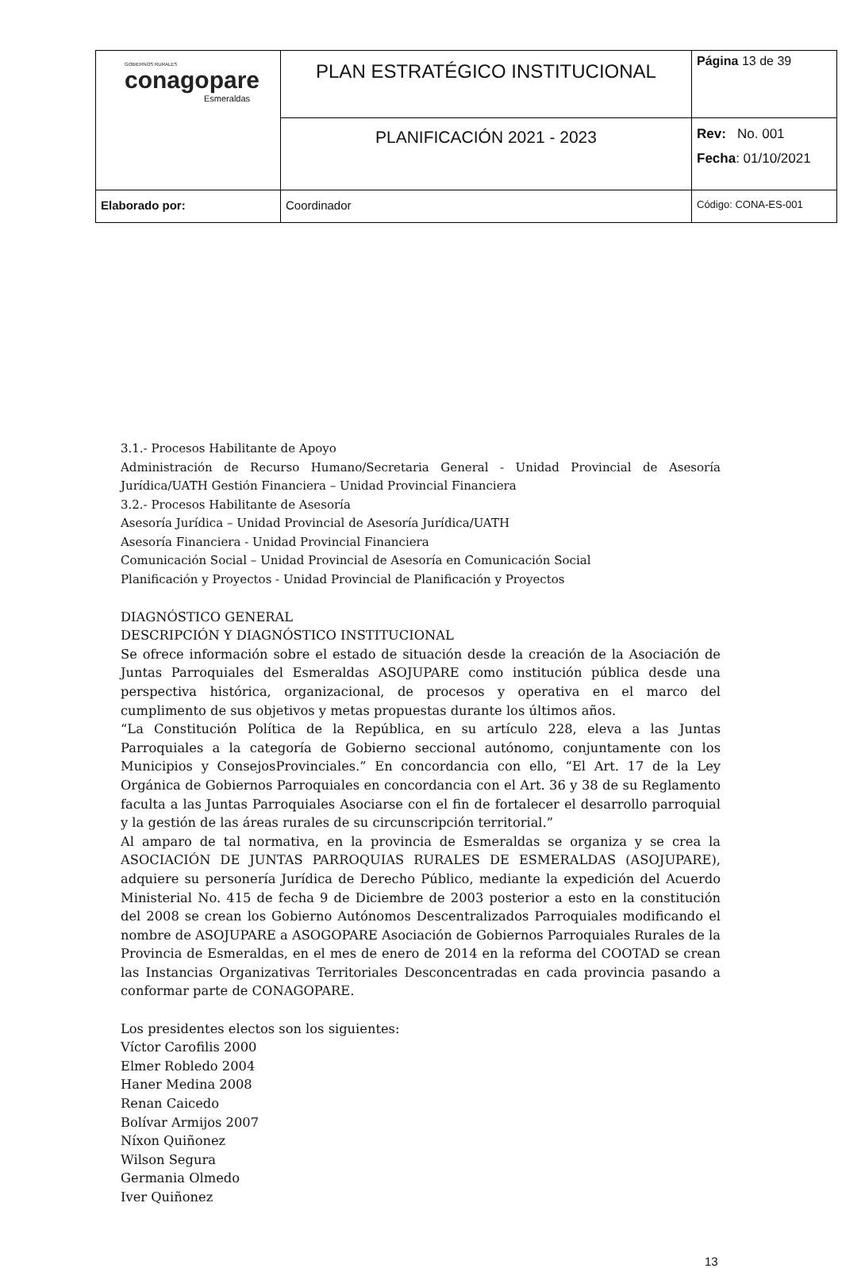| GOBIERNOS RURALES conagopare Esmeraldas | PLAN ESTRATÉGICO INSTITUCIONAL | Página 13 de 39 |
| | PLANIFICACIÓN 2021 - 2023 | Rev: No. 001 Fecha : 01/10/2021 |
| Elaborado por: | Coordinador | Código: CONA-ES-001 |
3.1.- Procesos Habilitante de Apoyo
Administración de Recurso Humano/Secretaria General - Unidad Provincial de Asesoría Jurídica/UATH Gestión Financiera – Unidad Provincial Financiera
3.2.- Procesos Habilitante de Asesoría
Asesoría Jurídica – Unidad Provincial de Asesoría Jurídica/UATH
Asesoría Financiera - Unidad Provincial Financiera
Comunicación Social – Unidad Provincial de Asesoría en Comunicación Social
Planificación y Proyectos - Unidad Provincial de Planificación y Proyectos
DIAGNÓSTICO GENERAL
DESCRIPCIÓN Y DIAGNÓSTICO INSTITUCIONAL
Se ofrece información sobre el estado de situación desde la creación de la Asociación de Juntas Parroquiales del Esmeraldas ASOJUPARE como institución pública desde una perspectiva histórica, organizacional, de procesos y operativa en el marco del cumplimento de sus objetivos y metas propuestas durante los últimos años.
“La Constitución Política de la República, en su artículo 228, eleva a las Juntas Parroquiales a la categoría de Gobierno seccional autónomo, conjuntamente con los Municipios y ConsejosProvinciales.” En concordancia con ello, “El Art. 17 de la Ley Orgánica de Gobiernos Parroquiales en concordancia con el Art. 36 y 38 de su Reglamento faculta a las Juntas Parroquiales Asociarse con el fin de fortalecer el desarrollo parroquial y la gestión de las áreas rurales de su circunscripción territorial.”
Al amparo de tal normativa, en la provincia de Esmeraldas se organiza y se crea la ASOCIACIÓN DE JUNTAS PARROQUIAS RURALES DE ESMERALDAS (ASOJUPARE), adquiere su personería Jurídica de Derecho Público, mediante la expedición del Acuerdo Ministerial No. 415 de fecha 9 de Diciembre de 2003 posterior a esto en la constitución del 2008 se crean los Gobierno Autónomos Descentralizados Parroquiales modificando el nombre de ASOJUPARE a ASOGOPARE Asociación de Gobiernos Parroquiales Rurales de la Provincia de Esmeraldas, en el mes de enero de 2014 en la reforma del COOTAD se crean las Instancias Organizativas Territoriales Desconcentradas en cada provincia pasando a conformar parte de CONAGOPARE.
Los presidentes electos son los siguientes:
Víctor Carofilis 2000
Elmer Robledo 2004
Haner Medina 2008
Renan Caicedo
Bolívar Armijos 2007
Níxon Quiñonez
Wilson Segura
Germania Olmedo
Iver Quiñonez
13